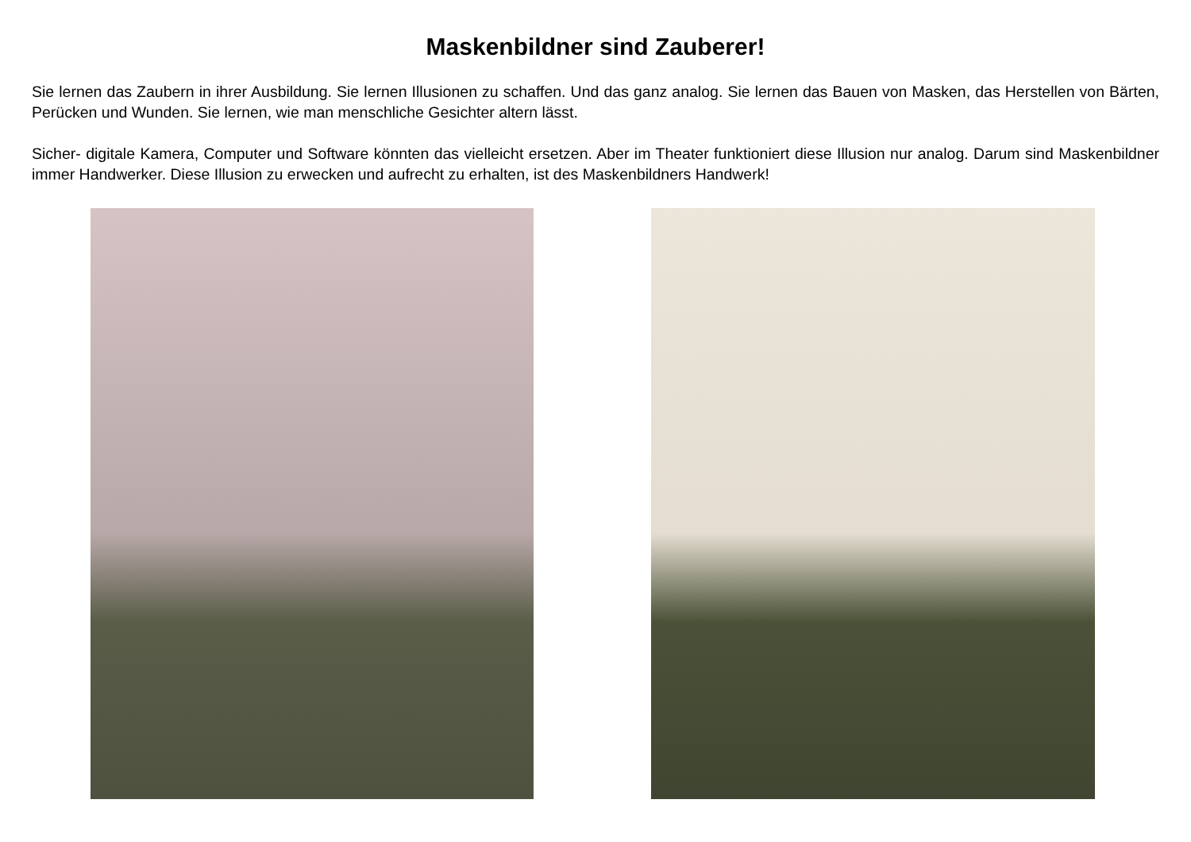Maskenbildner sind Zauberer!
Sie lernen das Zaubern in ihrer Ausbildung. Sie lernen Illusionen zu schaffen. Und das ganz analog. Sie lernen das Bauen von Masken, das Herstellen von Bärten, Perücken und Wunden. Sie lernen, wie man menschliche Gesichter altern lässt.
Sicher- digitale Kamera, Computer und Software könnten das vielleicht ersetzen. Aber im Theater funktioniert diese Illusion nur analog. Darum sind Maskenbildner immer Handwerker. Diese Illusion zu erwecken und aufrecht zu erhalten, ist des Maskenbildners Handwerk!